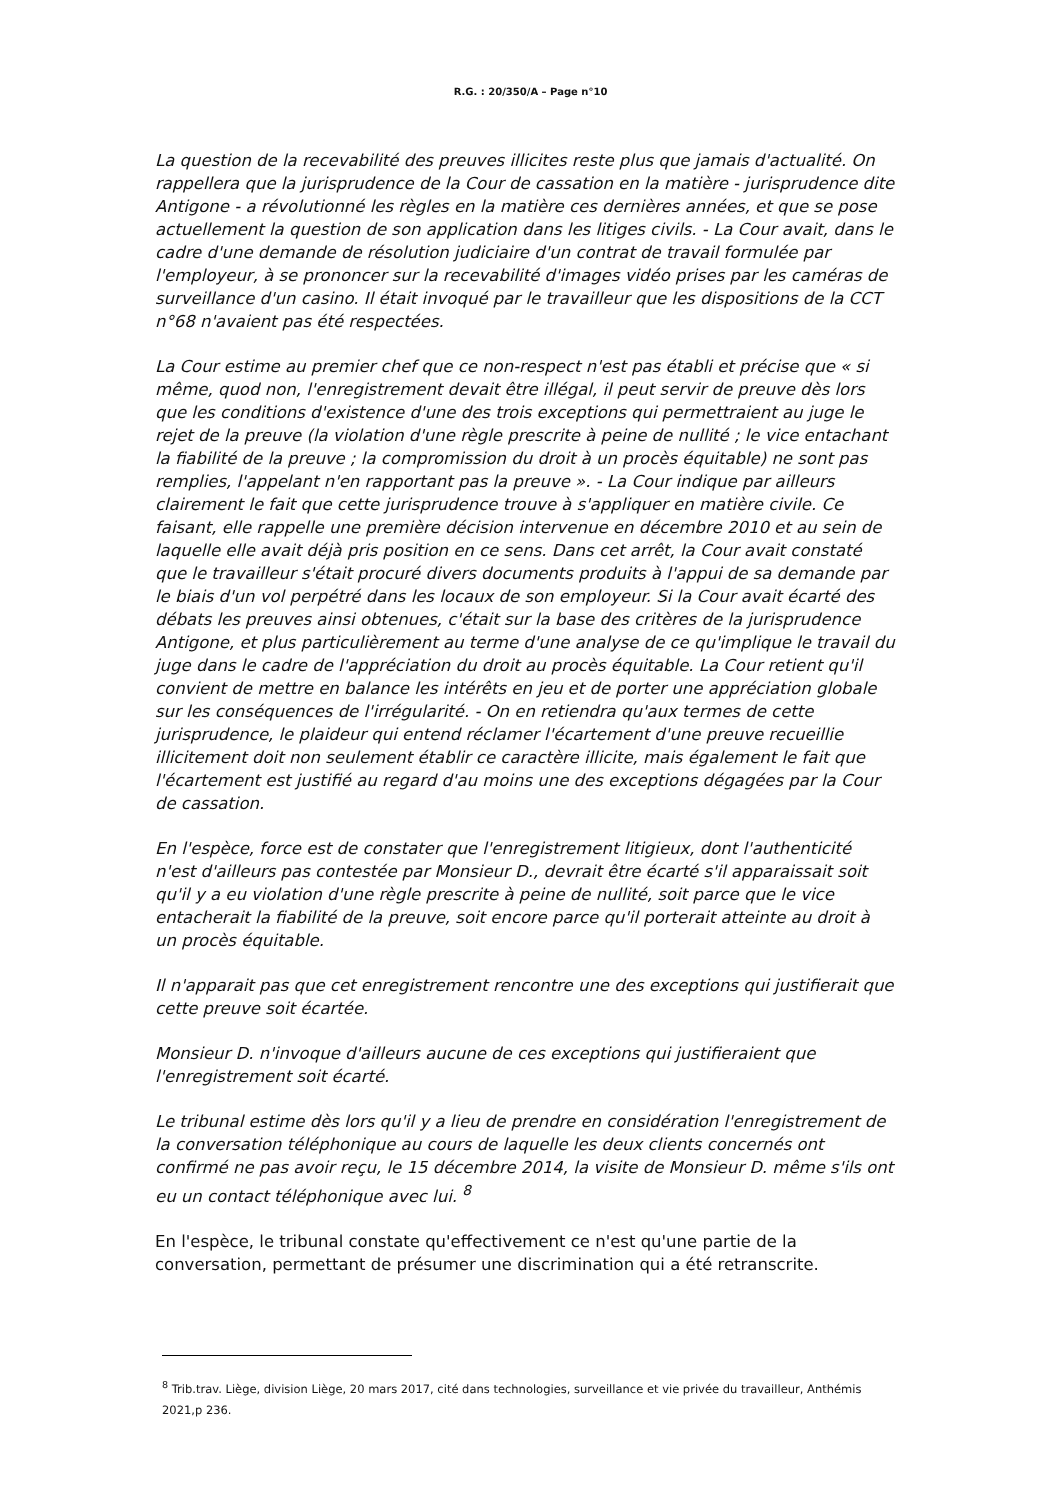R.G. : 20/350/A – Page n°10
La question de la recevabilité des preuves illicites reste plus que jamais d'actualité. On rappellera que la jurisprudence de la Cour de cassation en la matière - jurisprudence dite Antigone - a révolutionné les règles en la matière ces dernières années, et que se pose actuellement la question de son application dans les litiges civils. - La Cour avait, dans le cadre d'une demande de résolution judiciaire d'un contrat de travail formulée par l'employeur, à se prononcer sur la recevabilité d'images vidéo prises par les caméras de surveillance d'un casino. Il était invoqué par le travailleur que les dispositions de la CCT n°68 n'avaient pas été respectées.
La Cour estime au premier chef que ce non-respect n'est pas établi et précise que « si même, quod non, l'enregistrement devait être illégal, il peut servir de preuve dès lors que les conditions d'existence d'une des trois exceptions qui permettraient au juge le rejet de la preuve (la violation d'une règle prescrite à peine de nullité ; le vice entachant la fiabilité de la preuve ; la compromission du droit à un procès équitable) ne sont pas remplies, l'appelant n'en rapportant pas la preuve ». - La Cour indique par ailleurs clairement le fait que cette jurisprudence trouve à s'appliquer en matière civile. Ce faisant, elle rappelle une première décision intervenue en décembre 2010 et au sein de laquelle elle avait déjà pris position en ce sens. Dans cet arrêt, la Cour avait constaté que le travailleur s'était procuré divers documents produits à l'appui de sa demande par le biais d'un vol perpétré dans les locaux de son employeur. Si la Cour avait écarté des débats les preuves ainsi obtenues, c'était sur la base des critères de la jurisprudence Antigone, et plus particulièrement au terme d'une analyse de ce qu'implique le travail du juge dans le cadre de l'appréciation du droit au procès équitable. La Cour retient qu'il convient de mettre en balance les intérêts en jeu et de porter une appréciation globale sur les conséquences de l'irrégularité. - On en retiendra qu'aux termes de cette jurisprudence, le plaideur qui entend réclamer l'écartement d'une preuve recueillie illicitement doit non seulement établir ce caractère illicite, mais également le fait que l'écartement est justifié au regard d'au moins une des exceptions dégagées par la Cour de cassation.
En l'espèce, force est de constater que l'enregistrement litigieux, dont l'authenticité n'est d'ailleurs pas contestée par Monsieur D., devrait être écarté s'il apparaissait soit qu'il y a eu violation d'une règle prescrite à peine de nullité, soit parce que le vice entacherait la fiabilité de la preuve, soit encore parce qu'il porterait atteinte au droit à un procès équitable.
Il n'apparait pas que cet enregistrement rencontre une des exceptions qui justifierait que cette preuve soit écartée.
Monsieur D. n'invoque d'ailleurs aucune de ces exceptions qui justifieraient que l'enregistrement soit écarté.
Le tribunal estime dès lors qu'il y a lieu de prendre en considération l'enregistrement de la conversation téléphonique au cours de laquelle les deux clients concernés ont confirmé ne pas avoir reçu, le 15 décembre 2014, la visite de Monsieur D. même s'ils ont eu un contact téléphonique avec lui. <sup>8</sup>
En l'espèce, le tribunal constate qu'effectivement ce n'est qu'une partie de la conversation, permettant de présumer une discrimination qui a été retranscrite.
<sup>8</sup> Trib.trav. Liège, division Liège, 20 mars 2017, cité dans technologies, surveillance et vie privée du travailleur, Anthémis 2021,p 236.